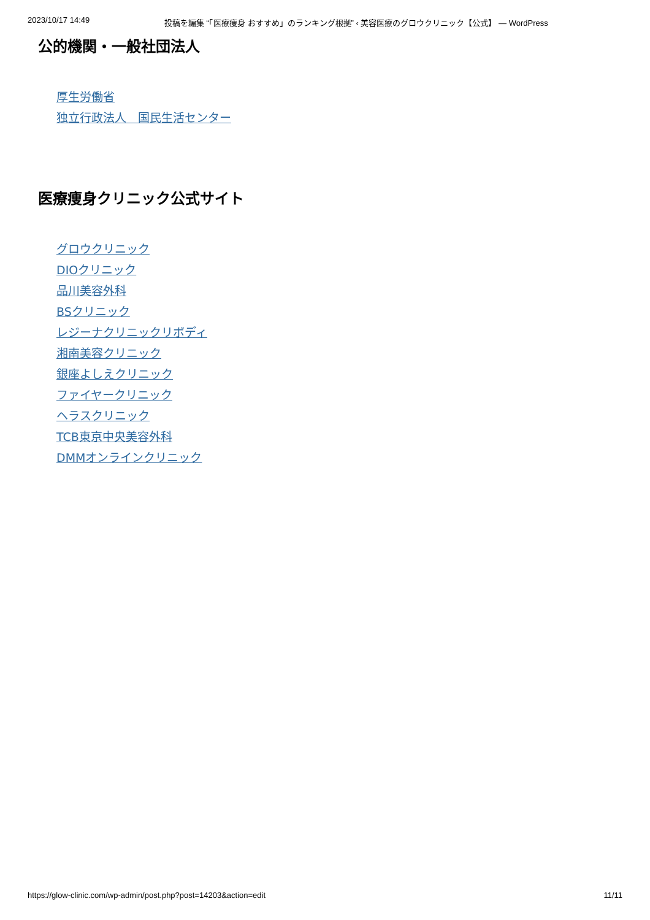2023/10/17 14:49 投稿を編集 “「医療痩身 おすすめ」のランキング根拠” ‹ 美容医療のグロウクリニック【公式】 — WordPress
公的機関・一般社団法人
厚生労働省
独立行政法人　国民生活センター
医療痩身クリニック公式サイト
グロウクリニック
DIOクリニック
品川美容外科
BSクリニック
レジーナクリニックリボディ
湘南美容クリニック
銀座よしえクリニック
ファイヤークリニック
ヘラスクリニック
TCB東京中央美容外科
DMMオンラインクリニック
https://glow-clinic.com/wp-admin/post.php?post=14203&action=edit 11/11